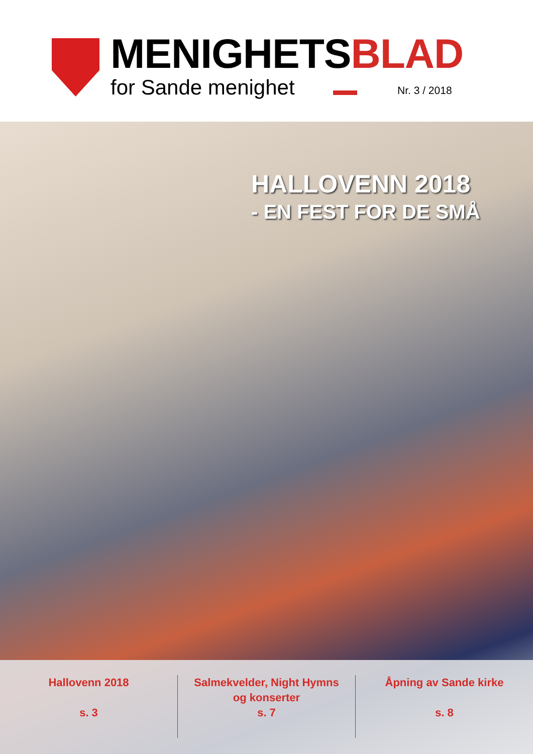MENIGHETSBLAD
for Sande menighet Nr. 3 / 2018
HALLOVENN 2018
- EN FEST FOR DE SMÅ
Hallovenn 2018
s. 3
Salmekvelder, Night Hymns
og konserter
s. 7
Åpning av Sande kirke
s. 8